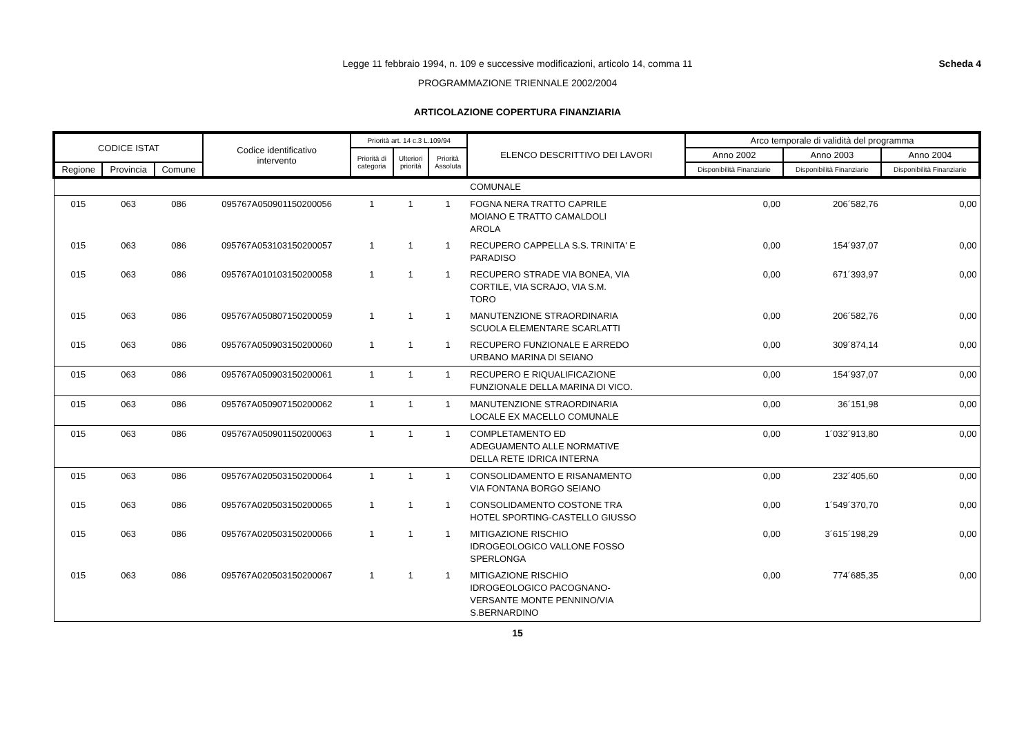Scheda 4
Legge 11 febbraio 1994, n. 109 e successive modificazioni, articolo 14, comma 11
PROGRAMMAZIONE TRIENNALE 2002/2004
ARTICOLAZIONE COPERTURA FINANZIARIA
| CODICE ISTAT | | | Codice identificativo intervento | Priorità art. 14 c.3 L.109/94 | | | ELENCO DESCRITTIVO DEI LAVORI | Arco temporale di validità del programma | | |
| --- | --- | --- | --- | --- | --- | --- | --- | --- | --- | --- |
| | | | | Priorità di categoria | Ulteriori priorità | Priorità Assoluta | | Anno 2002 | Anno 2003 | Anno 2004 |
| Regione | Provincia | Comune | | | | | | Disponibilità Finanziarie | Disponibilità Finanziarie | Disponibilità Finanziarie |
| | | | | | | | COMUNALE | | | |
| 015 | 063 | 086 | 095767A050901150200056 | 1 | 1 | 1 | FOGNA NERA TRATTO CAPRILE MOIANO E TRATTO CAMALDOLI AROLA | 0,00 | 206´582,76 | 0,00 |
| 015 | 063 | 086 | 095767A053103150200057 | 1 | 1 | 1 | RECUPERO CAPPELLA S.S. TRINITA' E PARADISO | 0,00 | 154´937,07 | 0,00 |
| 015 | 063 | 086 | 095767A010103150200058 | 1 | 1 | 1 | RECUPERO STRADE VIA BONEA, VIA CORTILE, VIA SCRAJO, VIA S.M. TORO | 0,00 | 671´393,97 | 0,00 |
| 015 | 063 | 086 | 095767A050807150200059 | 1 | 1 | 1 | MANUTENZIONE STRAORDINARIA SCUOLA ELEMENTARE SCARLATTI | 0,00 | 206´582,76 | 0,00 |
| 015 | 063 | 086 | 095767A050903150200060 | 1 | 1 | 1 | RECUPERO FUNZIONALE E ARREDO URBANO MARINA DI SEIANO | 0,00 | 309´874,14 | 0,00 |
| 015 | 063 | 086 | 095767A050903150200061 | 1 | 1 | 1 | RECUPERO E RIQUALIFICAZIONE FUNZIONALE DELLA MARINA DI VICO. | 0,00 | 154´937,07 | 0,00 |
| 015 | 063 | 086 | 095767A050907150200062 | 1 | 1 | 1 | MANUTENZIONE STRAORDINARIA LOCALE EX MACELLO COMUNALE | 0,00 | 36´151,98 | 0,00 |
| 015 | 063 | 086 | 095767A050901150200063 | 1 | 1 | 1 | COMPLETAMENTO ED ADEGUAMENTO ALLE NORMATIVE DELLA RETE IDRICA INTERNA | 0,00 | 1´032´913,80 | 0,00 |
| 015 | 063 | 086 | 095767A020503150200064 | 1 | 1 | 1 | CONSOLIDAMENTO E RISANAMENTO VIA FONTANA BORGO SEIANO | 0,00 | 232´405,60 | 0,00 |
| 015 | 063 | 086 | 095767A020503150200065 | 1 | 1 | 1 | CONSOLIDAMENTO COSTONE TRA HOTEL SPORTING-CASTELLO GIUSSO | 0,00 | 1´549´370,70 | 0,00 |
| 015 | 063 | 086 | 095767A020503150200066 | 1 | 1 | 1 | MITIGAZIONE RISCHIO IDROGEOLOGICO VALLONE FOSSO SPERLONGA | 0,00 | 3´615´198,29 | 0,00 |
| 015 | 063 | 086 | 095767A020503150200067 | 1 | 1 | 1 | MITIGAZIONE RISCHIO IDROGEOLOGICO PACOGNANO- VERSANTE MONTE PENNINO/VIA S.BERNARDINO | 0,00 | 774´685,35 | 0,00 |
15